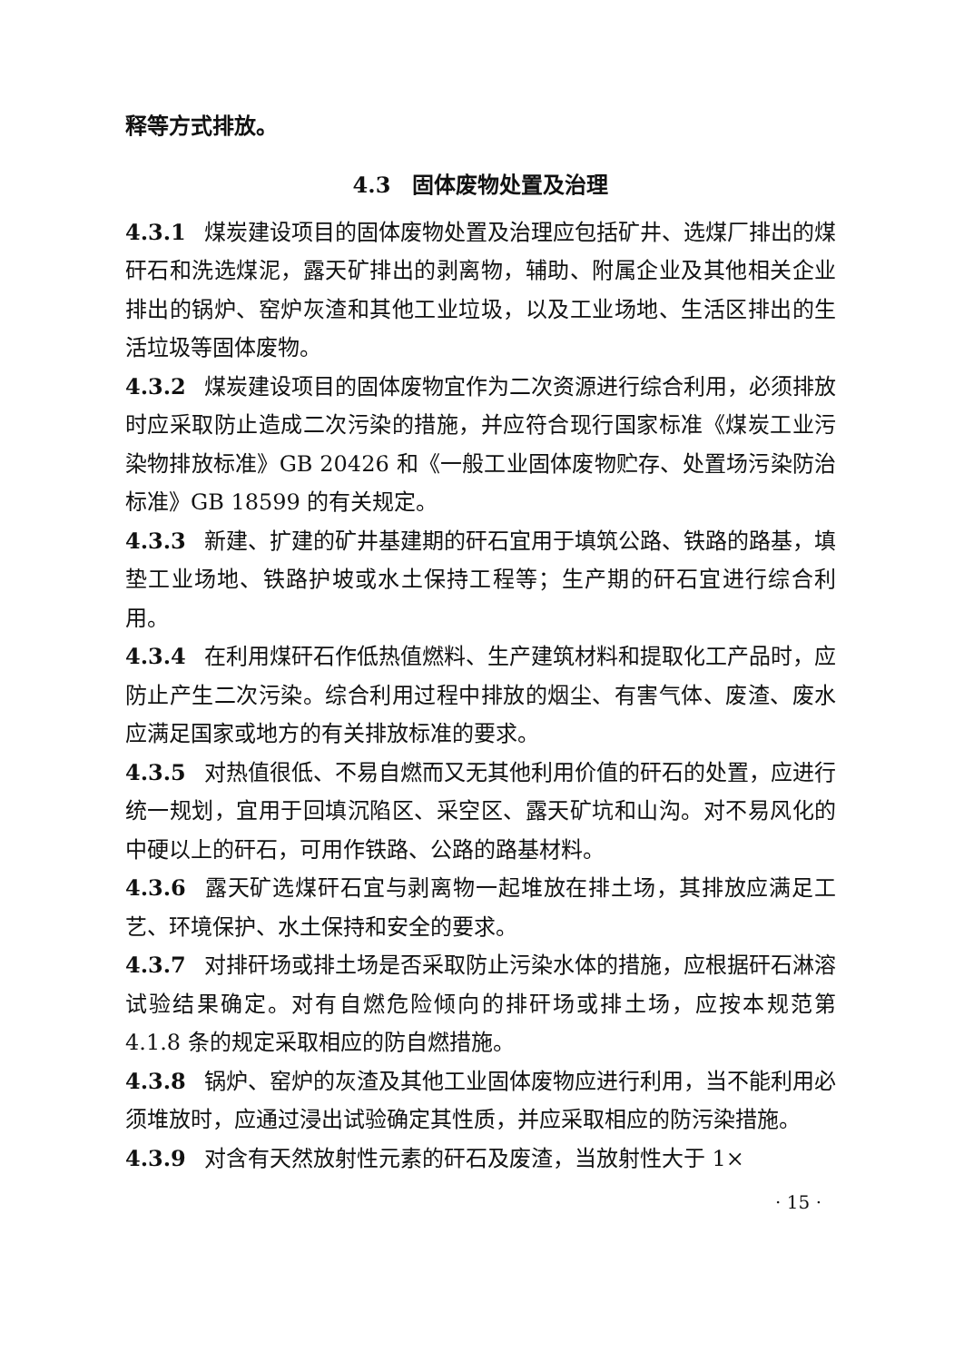释等方式排放。
4.3　固体废物处置及治理
4.3.1 煤炭建设项目的固体废物处置及治理应包括矿井、选煤厂排出的煤矸石和洗选煤泥，露天矿排出的剥离物，辅助、附属企业及其他相关企业排出的锅炉、窑炉灰渣和其他工业垃圾，以及工业场地、生活区排出的生活垃圾等固体废物。
4.3.2 煤炭建设项目的固体废物宜作为二次资源进行综合利用，必须排放时应采取防止造成二次污染的措施，并应符合现行国家标准《煤炭工业污染物排放标准》GB 20426 和《一般工业固体废物贮存、处置场污染防治标准》GB 18599 的有关规定。
4.3.3 新建、扩建的矿井基建期的矸石宜用于填筑公路、铁路的路基，填垫工业场地、铁路护坡或水土保持工程等；生产期的矸石宜进行综合利用。
4.3.4 在利用煤矸石作低热值燃料、生产建筑材料和提取化工产品时，应防止产生二次污染。综合利用过程中排放的烟尘、有害气体、废渣、废水应满足国家或地方的有关排放标准的要求。
4.3.5 对热值很低、不易自燃而又无其他利用价值的矸石的处置，应进行统一规划，宜用于回填沉陷区、采空区、露天矿坑和山沟。对不易风化的中硬以上的矸石，可用作铁路、公路的路基材料。
4.3.6 露天矿选煤矸石宜与剥离物一起堆放在排土场，其排放应满足工艺、环境保护、水土保持和安全的要求。
4.3.7 对排矸场或排土场是否采取防止污染水体的措施，应根据矸石淋溶试验结果确定。对有自燃危险倾向的排矸场或排土场，应按本规范第 4.1.8 条的规定采取相应的防自燃措施。
4.3.8 锅炉、窑炉的灰渣及其他工业固体废物应进行利用，当不能利用必须堆放时，应通过浸出试验确定其性质，并应采取相应的防污染措施。
4.3.9 对含有天然放射性元素的矸石及废渣，当放射性大于 1×
· 15 ·